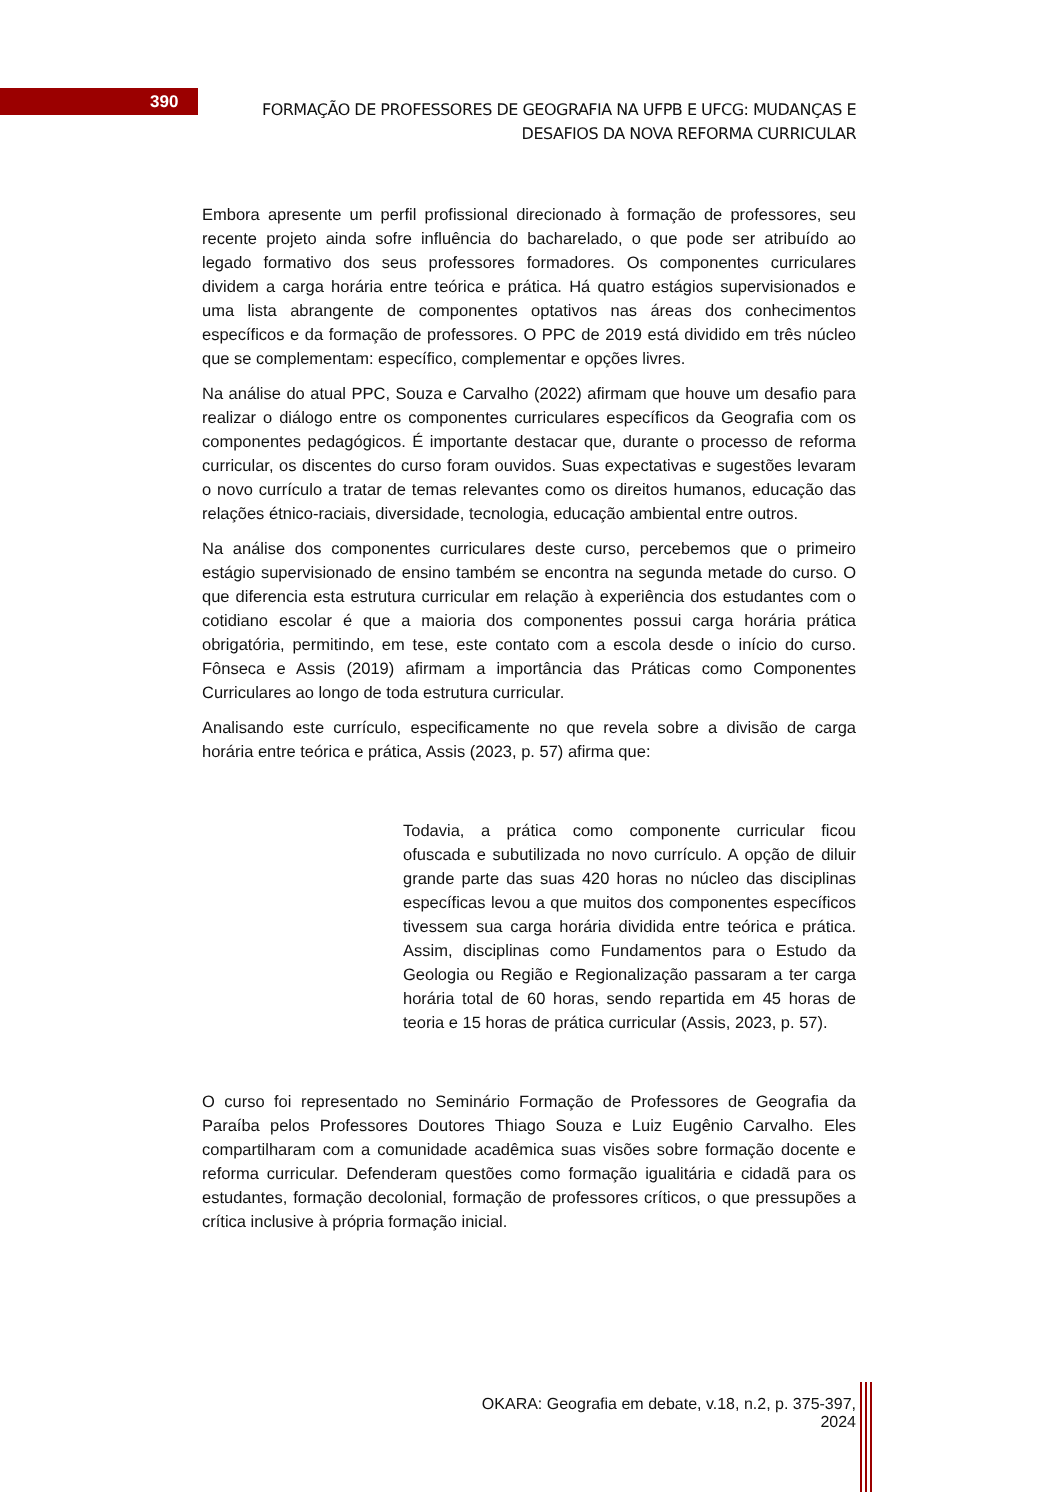390
FORMAÇÃO DE PROFESSORES DE GEOGRAFIA NA UFPB E UFCG: MUDANÇAS E DESAFIOS DA NOVA REFORMA CURRICULAR
Embora apresente um perfil profissional direcionado à formação de professores, seu recente projeto ainda sofre influência do bacharelado, o que pode ser atribuído ao legado formativo dos seus professores formadores. Os componentes curriculares dividem a carga horária entre teórica e prática. Há quatro estágios supervisionados e uma lista abrangente de componentes optativos nas áreas dos conhecimentos específicos e da formação de professores. O PPC de 2019 está dividido em três núcleo que se complementam: específico, complementar e opções livres.
Na análise do atual PPC, Souza e Carvalho (2022) afirmam que houve um desafio para realizar o diálogo entre os componentes curriculares específicos da Geografia com os componentes pedagógicos. É importante destacar que, durante o processo de reforma curricular, os discentes do curso foram ouvidos. Suas expectativas e sugestões levaram o novo currículo a tratar de temas relevantes como os direitos humanos, educação das relações étnico-raciais, diversidade, tecnologia, educação ambiental entre outros.
Na análise dos componentes curriculares deste curso, percebemos que o primeiro estágio supervisionado de ensino também se encontra na segunda metade do curso. O que diferencia esta estrutura curricular em relação à experiência dos estudantes com o cotidiano escolar é que a maioria dos componentes possui carga horária prática obrigatória, permitindo, em tese, este contato com a escola desde o início do curso. Fônseca e Assis (2019) afirmam a importância das Práticas como Componentes Curriculares ao longo de toda estrutura curricular.
Analisando este currículo, especificamente no que revela sobre a divisão de carga horária entre teórica e prática, Assis (2023, p. 57) afirma que:
Todavia, a prática como componente curricular ficou ofuscada e subutilizada no novo currículo. A opção de diluir grande parte das suas 420 horas no núcleo das disciplinas específicas levou a que muitos dos componentes específicos tivessem sua carga horária dividida entre teórica e prática. Assim, disciplinas como Fundamentos para o Estudo da Geologia ou Região e Regionalização passaram a ter carga horária total de 60 horas, sendo repartida em 45 horas de teoria e 15 horas de prática curricular (Assis, 2023, p. 57).
O curso foi representado no Seminário Formação de Professores de Geografia da Paraíba pelos Professores Doutores Thiago Souza e Luiz Eugênio Carvalho. Eles compartilharam com a comunidade acadêmica suas visões sobre formação docente e reforma curricular. Defenderam questões como formação igualitária e cidadã para os estudantes, formação decolonial, formação de professores críticos, o que pressupões a crítica inclusive à própria formação inicial.
OKARA: Geografia em debate, v.18, n.2, p. 375-397, 2024